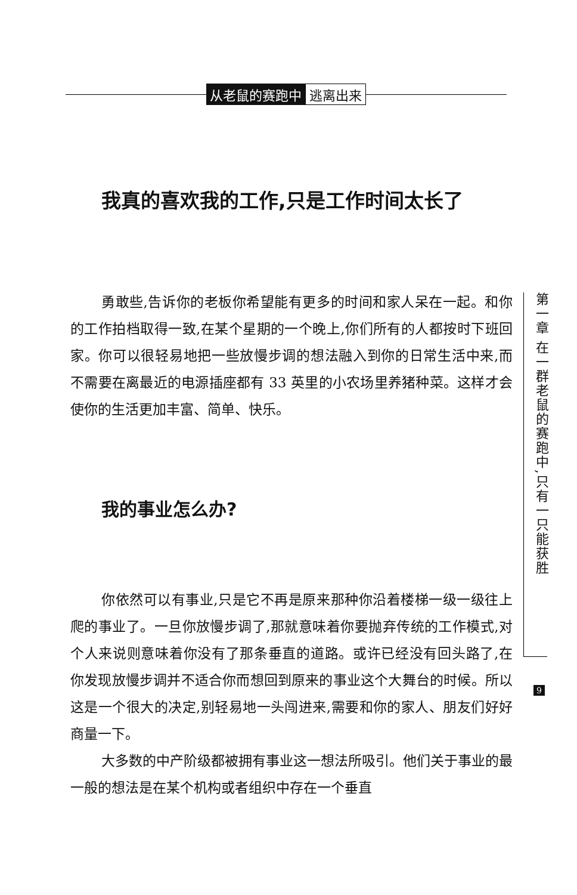从老鼠的赛跑中 逃离出来
我真的喜欢我的工作,只是工作时间太长了
勇敢些,告诉你的老板你希望能有更多的时间和家人呆在一起。和你的工作拍档取得一致,在某个星期的一个晚上,你们所有的人都按时下班回家。你可以很轻易地把一些放慢步调的想法融入到你的日常生活中来,而不需要在离最近的电源插座都有 33 英里的小农场里养猪种菜。这样才会使你的生活更加丰富、简单、快乐。
我的事业怎么办?
你依然可以有事业,只是它不再是原来那种你沿着楼梯一级一级往上爬的事业了。一旦你放慢步调了,那就意味着你要抛弃传统的工作模式,对个人来说则意味着你没有了那条垂直的道路。或许已经没有回头路了,在你发现放慢步调并不适合你而想回到原来的事业这个大舞台的时候。所以这是一个很大的决定,别轻易地一头闯进来,需要和你的家人、朋友们好好商量一下。
大多数的中产阶级都被拥有事业这一想法所吸引。他们关于事业的最一般的想法是在某个机构或者组织中存在一个垂直
第一章 在一群老鼠的赛跑中,只有一只能获胜
9